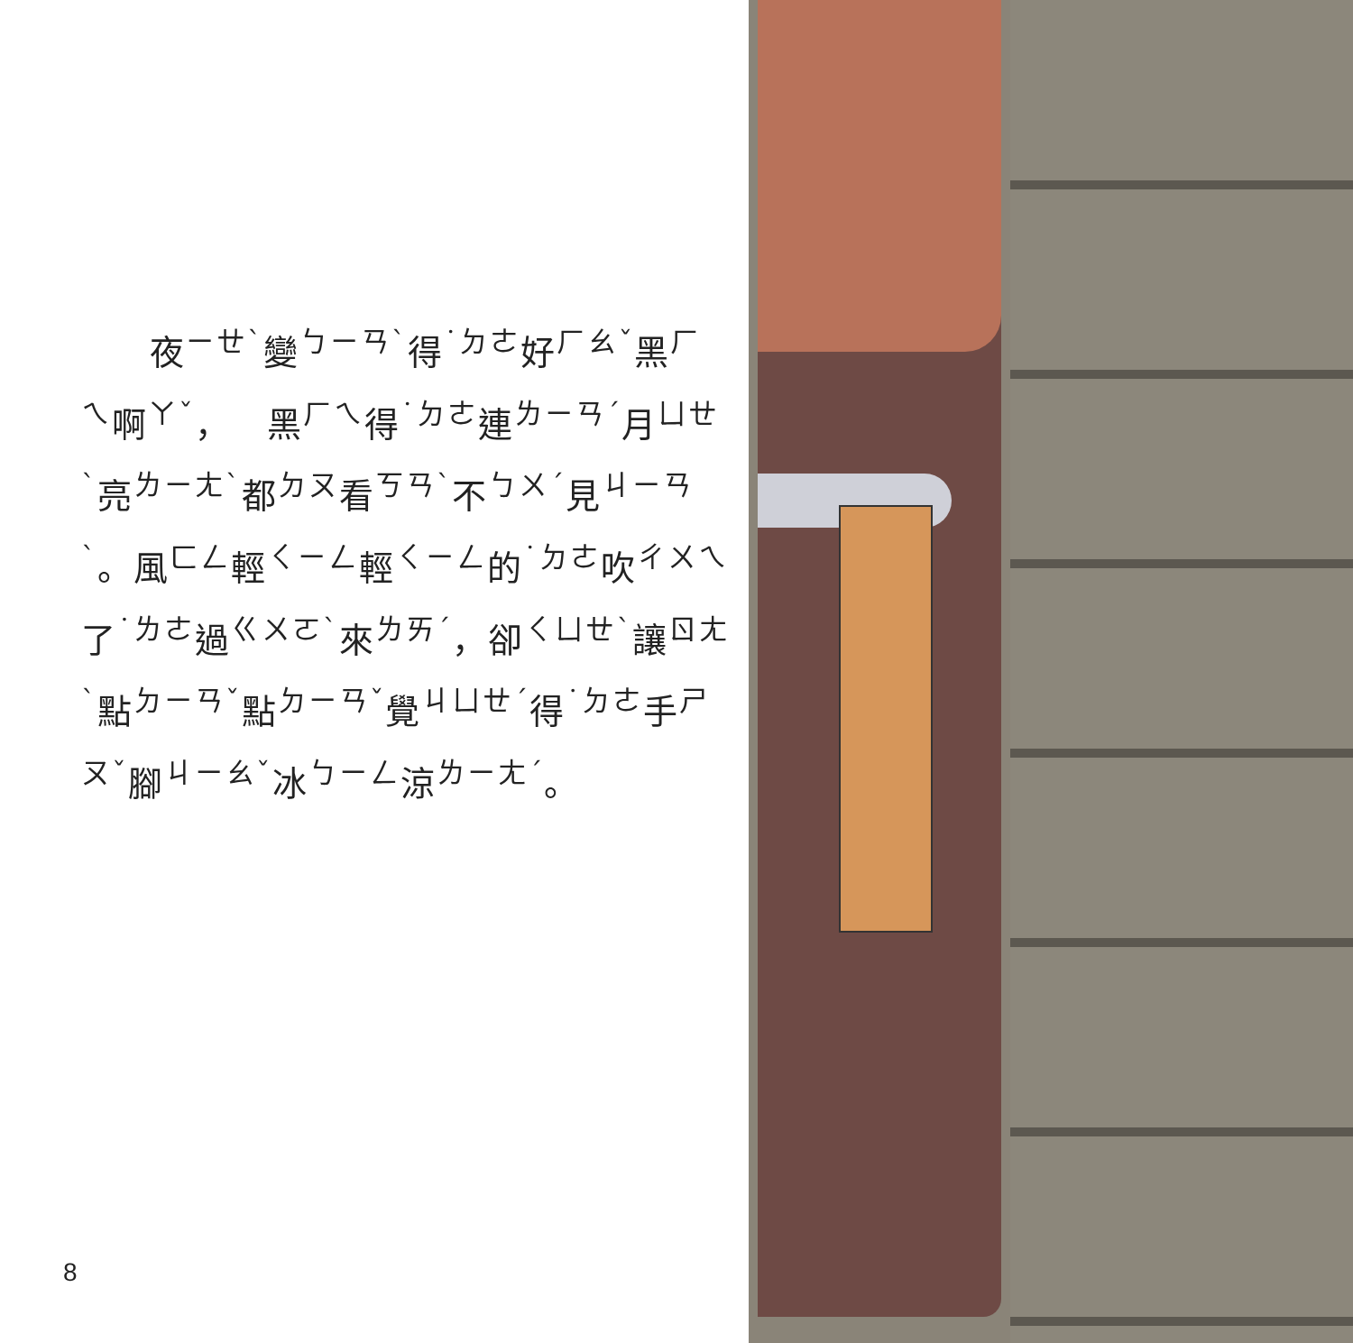夜<sup>ㄧㄝˋ</sup>變<sup>ㄅㄧㄢˋ</sup>得<sup>˙ㄉㄜ</sup>好<sup>ㄏㄠˇ</sup>黑<sup>ㄏㄟ</sup>啊<sup>ㄚˇ</sup>，　黑<sup>ㄏㄟ</sup>得<sup>˙ㄉㄜ</sup>連<sup>ㄌㄧㄢˊ</sup>月<sup>ㄩㄝˋ</sup>亮<sup>ㄌㄧㄤˋ</sup>都<sup>ㄉㄡ</sup>看<sup>ㄎㄢˋ</sup>不<sup>ㄅㄨˊ</sup>見<sup>ㄐㄧㄢˋ</sup>。風<sup>ㄈㄥ</sup>輕<sup>ㄑㄧㄥ</sup>輕<sup>ㄑㄧㄥ</sup>的<sup>˙ㄉㄜ</sup>吹<sup>ㄔㄨㄟ</sup>了<sup>˙ㄌㄜ</sup>過<sup>ㄍㄨㄛˋ</sup>來<sup>ㄌㄞˊ</sup>，卻<sup>ㄑㄩㄝˋ</sup>讓<sup>ㄖㄤˋ</sup>點<sup>ㄉㄧㄢˇ</sup>點<sup>ㄉㄧㄢˇ</sup>覺<sup>ㄐㄩㄝˊ</sup>得<sup>˙ㄉㄜ</sup>手<sup>ㄕㄡˇ</sup>腳<sup>ㄐㄧㄠˇ</sup>冰<sup>ㄅㄧㄥ</sup>涼<sup>ㄌㄧㄤˊ</sup>。
8